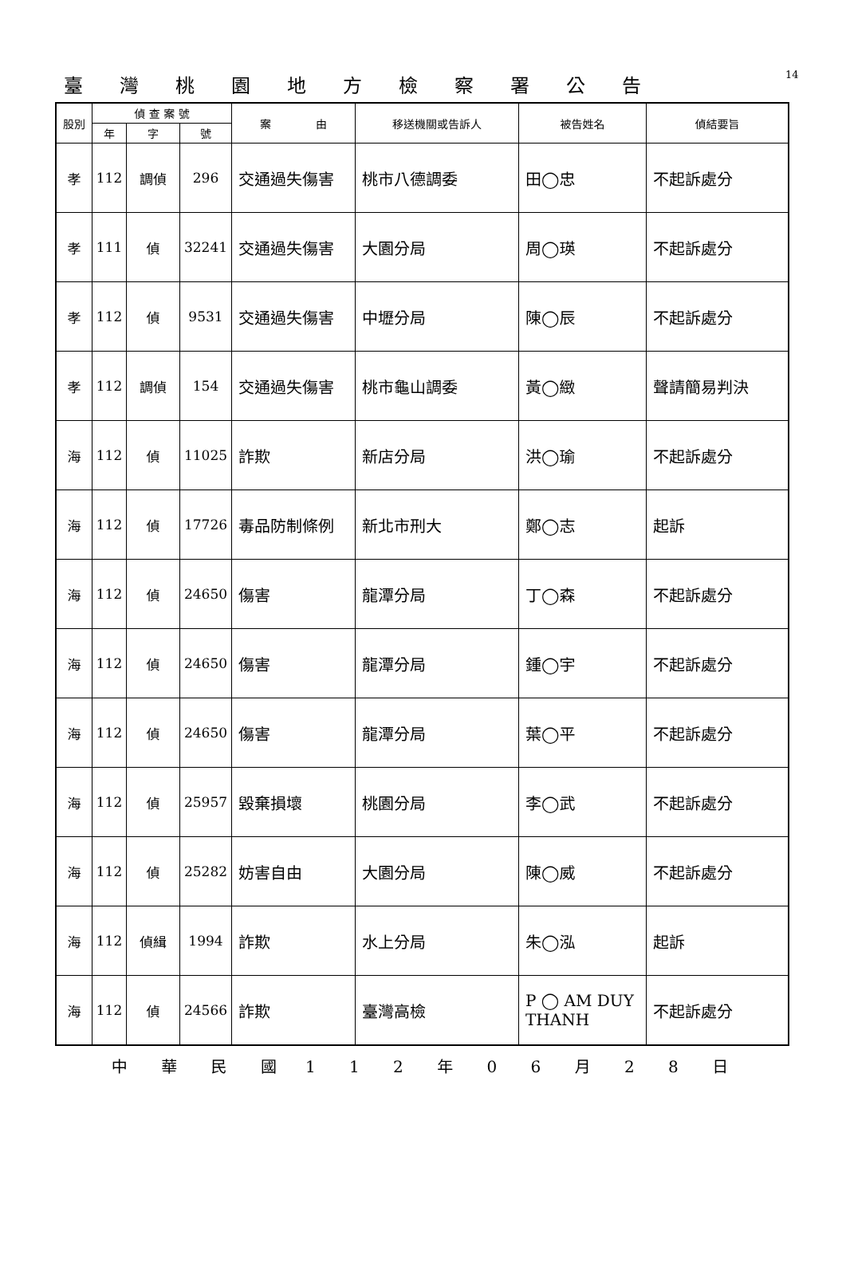14
臺灣桃園地方檢察署公告
| 股別 | 偵 查 案 號 | | | 案 由 | 移送機關或告訴人 | 被告姓名 | 偵結要旨 |
| --- | --- | --- | --- | --- | --- | --- | --- |
| | 年 | 字 | 號 | | | | |
| 孝 | 112 | 調偵 | 296 | 交通過失傷害 | 桃市八德調委 | 田◯忠 | 不起訴處分 |
| 孝 | 111 | 偵 | 32241 | 交通過失傷害 | 大園分局 | 周◯瑛 | 不起訴處分 |
| 孝 | 112 | 偵 | 9531 | 交通過失傷害 | 中壢分局 | 陳◯辰 | 不起訴處分 |
| 孝 | 112 | 調偵 | 154 | 交通過失傷害 | 桃市龜山調委 | 黃◯緻 | 聲請簡易判決 |
| 海 | 112 | 偵 | 11025 | 詐欺 | 新店分局 | 洪◯瑜 | 不起訴處分 |
| 海 | 112 | 偵 | 17726 | 毒品防制條例 | 新北市刑大 | 鄭◯志 | 起訴 |
| 海 | 112 | 偵 | 24650 | 傷害 | 龍潭分局 | 丁◯森 | 不起訴處分 |
| 海 | 112 | 偵 | 24650 | 傷害 | 龍潭分局 | 鍾◯宇 | 不起訴處分 |
| 海 | 112 | 偵 | 24650 | 傷害 | 龍潭分局 | 葉◯平 | 不起訴處分 |
| 海 | 112 | 偵 | 25957 | 毀棄損壞 | 桃園分局 | 李◯武 | 不起訴處分 |
| 海 | 112 | 偵 | 25282 | 妨害自由 | 大園分局 | 陳◯威 | 不起訴處分 |
| 海 | 112 | 偵緝 | 1994 | 詐欺 | 水上分局 | 朱◯泓 | 起訴 |
| 海 | 112 | 偵 | 24566 | 詐欺 | 臺灣高檢 | P ◯ AM DUY THANH | 不起訴處分 |
中 華 民 國　1 1 2 年 0 6 月 2 8 日